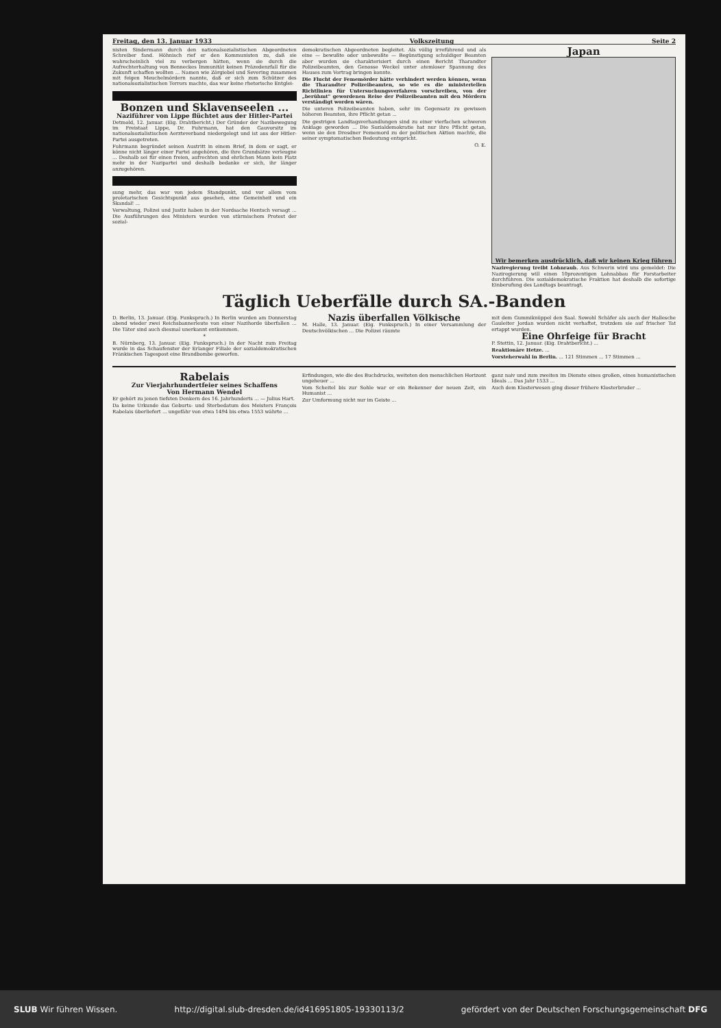Freitag, den 13. Januar 1933 Volkszeitung Seite 2
nisten Sindermann durch den nationalsozialistischen Abgeordneten Schreiber fand. Höhnisch rief er den Kommunisten zu, daß sie wahrscheinlich viel zu verbergen hätten, wenn sie durch die Aufrechterhaltung von Benneckes Immunität keinen Präzedenzfall für die Zukunft schaffen wollten ... Namen wie Zörgiebel und Severing zusammen mit feigen Meuchelmördern nannte, daß er sich zum Schützer des nationalsozialistischen Terrors machte, das war keine rhetorische Entglei-
Bonzen und Sklavenseelen ...
Naziführer von Lippe flüchtet aus der Hitler-Partei
Detmold, 12. Januar. (Eig. Drahtbericht.) Der Gründer der Nazibewegung im Freistaat Lippe, Dr. Fuhrmann, hat den Gauvorsitz im nationalsozialistischen Aerzteverband niedergelegt und ist aus der Hitler-Partei ausgetreten.
Fuhrmann begründet seinen Austritt in einem Brief, in dem er sagt, er könne nicht länger einer Partei angehören, die ihre Grundsätze verleugne ... Deshalb sei für einen freien, aufrechten und ehrlichen Mann kein Platz mehr in der Nazipartei und deshalb bedanke er sich, ihr länger anzugehören.
sung mehr, das war von jedem Standpunkt, und vor allem vom proletarischen Gesichtspunkt aus gesehen, eine Gemeinheit und ein Skandal! ...
Verwaltung, Polizei und Justiz haben in der Nordsache Hentsch versagt ... Die Ausführungen des Ministers wurden von stürmischem Protest der sozial-
demokratischen Abgeordneten begleitet. Als völlig irreführend und als eine — bewußte oder unbewußte — Begünstigung schuldiger Beamten aber wurden sie charakterisiert durch einen Bericht Tharandter Polizeibeamten, den Genosse Weckel unter atemloser Spannung des Hauses zum Vortrag bringen konnte.
Die Flucht der Fememörder hätte verhindert werden können, wenn die Tharandter Polizeibeamten, so wie es die ministeriellen Richtlinien für Untersuchungsverfahren vorschreiben, von der „berühmt" gewordenen Reise der Polizeibeamten mit den Mördern verständigt worden wären.
Die unteren Polizeibeamten haben, sehr im Gegensatz zu gewissen höheren Beamten, ihre Pflicht getan ...
Die gestrigen Landtagsverhandlungen sind zu einer vierfachen schweren Anklage geworden ... Die Sozialdemokratie hat nur ihre Pflicht getan, wenn sie den Dresdner Fememord zu der politischen Aktion machte, die seiner symptomatischen Bedeutung entspricht.
O. E.
Japan
Wir bemerken ausdrücklich, daß wir keinen Krieg führen
Naziregierung treibt Lohnraub. Aus Schwerin wird uns gemeldet: Die Naziregierung will einen 10prozentigen Lohnabbau für Forstarbeiter durchführen. Die sozialdemokratische Fraktion hat deshalb die sofortige Einberufung des Landtags beantragt.
Täglich Ueberfälle durch SA.-Banden
D. Berlin, 13. Januar. (Eig. Funkspruch.) In Berlin wurden am Donnerstag abend wieder zwei Reichsbannerleute von einer Nazihorde überfallen ... Die Täter sind auch diesmal unerkannt entkommen.
*
B. Nürnberg, 13. Januar. (Eig. Funkspruch.) In der Nacht zum Freitag wurde in das Schaufenster der Erlanger Filiale der sozialdemokratischen Fränkischen Tagespost eine Brandbombe geworfen.
Nazis überfallen Völkische
M. Halle, 13. Januar. (Eig. Funkspruch.) In einer Versammlung der Deutschvölkischen ... Die Polizei räumte
mit dem Gummiknüppel den Saal. Sowohl Schäfer als auch der Hallesche Gauleiter Jordan wurden nicht verhaftet, trotzdem sie auf frischer Tat ertappt wurden.
Eine Ohrfeige für Bracht
P. Stettin, 12. Januar. (Eig. Drahtbericht.) ...
Reaktionäre Hetze. ...
Vorsteherwahl in Berlin. ... 121 Stimmen ... 17 Stimmen ...
Rabelais
Zur Vierjahrhundertfeier seines Schaffens
Von Hermann Wendel
Er gehört zu jenen tiefsten Denkern des 16. Jahrhunderts ... — Julius Hart.
Da keine Urkunde das Geburts- und Sterbedatum des Meisters François Rabelais überliefert ... ungefähr von etwa 1494 bis etwa 1553 währte ...
Erfindungen, wie die des Buchdrucks, weiteten den menschlichen Horizont ungeheuer ...
Vom Scheitel bis zur Sohle war er ein Bekenner der neuen Zeit, ein Humanist ...
Zur Umformung nicht nur im Geiste ...
ganz naiv und zum zweiten im Dienste eines großen, eines humanistischen Ideals ... Das Jahr 1533 ...
Auch dem Klosterwesen ging dieser frühere Klosterbruder ...
SLUB Wir führen Wissen. http://digital.slub-dresden.de/id416951805-19330113/2 gefördert von der Deutschen Forschungsgemeinschaft DFG